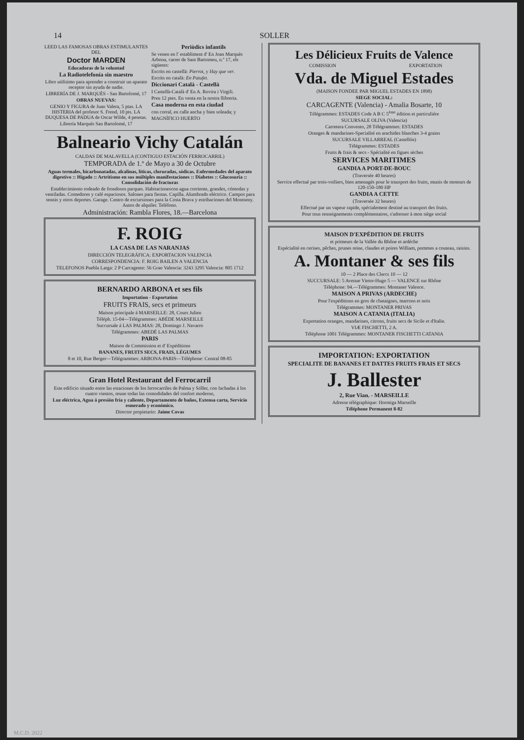14 SOLLER
LEED LAS FAMOSAS OBRAS ESTIMULANTES DEL
Doctor MARDEN
Educadoras de la voluntad
La Radiotelefonía sin maestro
Libro utilísimo para aprender a construir un aparato receptor sin ayuda de nadie.
LIBRERÍA DE J. MARQUÉS - San Bartolomé, 17
OBRAS NUEVAS:
GENIO Y FIGURA de Juan Valera, 5 ptas. LA HISTERIA del profesor S. Frend, 10 pts. LA DUQUESA DE PADUA de Oscar Wilde, 4 pesetas.
Librería Marqués San Bartolomé, 17
Periòdics infantils
Se venen en l' establiment d' En Joan Marquès Arbona, carrer de Sant Bartomeu, n.º 17, els sigüents:
Escrits en castellà: Pierrot, y Hay que ver.
Escrits en català: En Patufet.
Diccionari Català - Castellà
I Castellà-Català d' En A. Rovira i Virgili.
Preu 12 ptes. En venta en la nostra llibreria.
Casa moderna en esta ciudad
con corral, en calle ancha y bien soleada; y
MAGNÍFICO HUERTO
Balneario Vichy Catalán
CALDAS DE MALAVELLA (CONTIGUO ESTACIÓN FERROCARRIL)
TEMPORADA de 1.º de Mayo a 30 de Octubre
Aguas termales, bicarbonatadas, alcalinas, líticas, cloruradas, sódicas. Enfermedades del aparato digestivo :: Hígado :: Artritismo en sus múltiples manifestaciones :: Diabetes :: Glucosuria :: Consolidación de fracturas
Establecimiento rodeado de frondosos parques. Habitacionescon agua corriente, grandes, cómodas y ventiladas. Comedores y café espaciosos. Salones para fiestas. Capilla. Alumbrado eléctrico. Campos para tennis y otros deportes. Garage. Centro de excursiones para la Costa Brava y estribaciones del Montseny. Autos de alquiler. Teléfono.
Administración: Rambla Flores, 18.—Barcelona
F. ROIG
LA CASA DE LAS NARANJAS
DIRECCIÓN TELEGRÁFICA: EXPORTACION VALENCIA
CORRESPONDENCIA: F. ROIG BAILEN A VALENCIA
TELEFONOS Puebla Larga: 2 P Carcagente: 56 Grao Valencia: 3243 3295 Valencia: 805 1712
BERNARDO ARBONA et ses fils
Importation - Exportation
FRUITS FRAIS, secs et primeurs
Maison principale á MARSEILLE: 28, Cours Julien
Téléph. 15-04—Télégrammes: ABÉDE MARSEILLE
Succursale á LAS PALMAS: 28, Domingo J. Navarro
Télégrammes: ABEDÉ LAS PALMAS
PARIS
Maison de Commission et d' Expéditions
BANANES, FRUITS SECS, FRAIS, LÉGUMES
8 et 10, Rue Berger—Télégrammes: ARBONA-PARIS—Téléphone: Central 08-85
Gran Hotel Restaurant del Ferrocarril
Este edificio situado entre las estaciones de los ferrocarriles de Palma y Sóller, con fachadas á los cuatro vientos, reune todas las comodidades del confort moderno,
Luz eléctrica, Agua á presión fría y caliente, Departamento de baños, Extensa carta, Servicio esmerado y económico.
Director propietario: Jaime Covas
Les Délicieux Fruits de Valence
COMISSION EXPORTATION
Vda. de Miguel Estades
(MAISON FONDEE PAR MIGUEL ESTADES EN 1898)
SIEGE SOCIAL:
CARCAGENTE (Valencia) - Amalia Bosarte, 10
Télégrammes: ESTADES Code A B C 5<sup>ème</sup> édition et particuliére
SUCURSALE OLIVA (Valencia)
Carretera Convento, 28 Télégrammes: ESTADES
Oranges & mandarines-Specialité en arachides blanches 3-4 grains
SUCURSALE VILLARREAL (Castellón)
Télégrammes: ESTADES
Fruits & frais & secs - Spécialité en figues sèches
SERVICES MARITIMES
GANDIA A PORT-DE-BOUC
(Traversée 40 heures)
Service effectué par trois-voiliers, bien amenagés pour le trausport des fruits, munis de moteurs de 120-150-180 HP
GANDIA A CETTE
(Traversée 32 heures)
Effectué par un vapeur rapide, spécialement destiné au transport des fruits.
Pour tous renseignements complémentaires, s'adresser à mon siège social
MAISON D'EXPÉDITION DE FRUITS
et primeurs de la Vallée du Rhône et ardéche
Espécialité en cerises, pêches, prunes reine, claudes et poires William, pommes a couteau, raisins.
A. Montaner & ses fils
10 — 2 Place des Clercs 10 — 12
SUCCURSALE: 5 Avenue Vietor-Hugo 5 — VALENCE sur Rhône
Téléphone: 94.—Télégrammes: Montaner Valence.
MAISON A PRIVAS (ARDECHE)
Pour l'expéditions en gros de chataignes, marrons et noix
Télégrammes: MONTANER PRIVAS
MAISON A CATANIA (ITALIA)
Exportation oranges, mandarines, citrons, fruits secs de Sicile et d'Italie.
VIÆ FISCHETTI, 2 A.
Téléphone 1001 Télégrammes: MONTANER FISCHETTI CATANIA
IMPORTATION: EXPORTATION
SPECIALITE DE BANANES ET DATTES FRUITS FRAIS ET SECS
J. Ballester
2, Rue Vian. - MARSEILLE
Adresse télégraphique: Hormiga Marseille
Téléphone Permanent 8-82
M.C.D. 2022